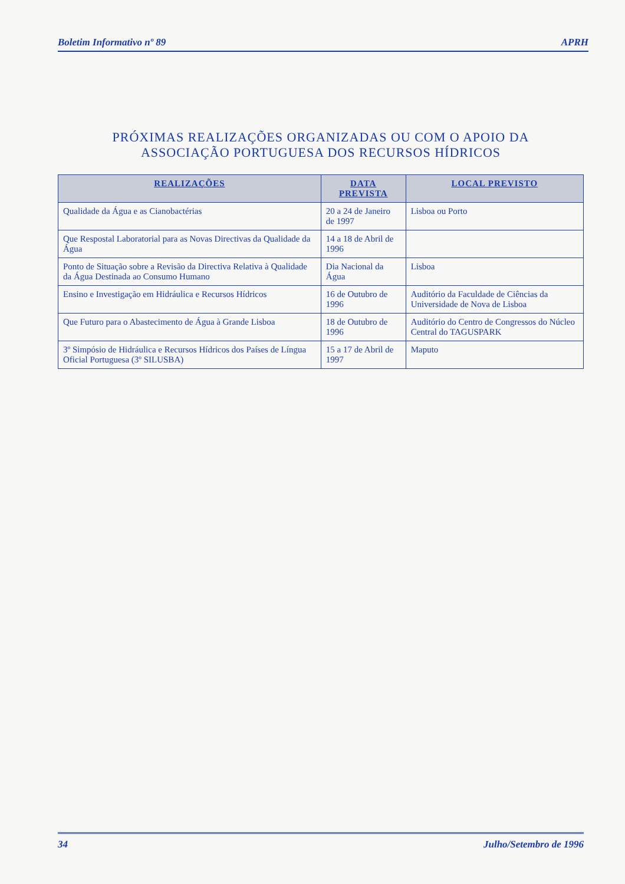Boletim Informativo nº 89 APRH
PRÓXIMAS REALIZAÇÕES ORGANIZADAS OU COM O APOIO DA
ASSOCIAÇÃO PORTUGUESA DOS RECURSOS HÍDRICOS
| REALIZAÇÕES | DATA PREVISTA | LOCAL PREVISTO |
| --- | --- | --- |
| Qualidade da Água e as Cianobactérias | 20 a 24 de Janeiro de 1997 | Lisboa ou Porto |
| Que Respostal Laboratorial para as Novas Directivas da Qualidade da Água | 14 a 18 de Abril de 1996 | |
| Ponto de Situação sobre a Revisão da Directiva Relativa à Qualidade da Água Destinada ao Consumo Humano | Dia Nacional da Água | Lisboa |
| Ensino e Investigação em Hidráulica e Recursos Hídricos | 16 de Outubro de 1996 | Auditório da Faculdade de Ciências da Universidade de Nova de Lisboa |
| Que Futuro para o Abastecimento de Água à Grande Lisboa | 18 de Outubro de 1996 | Auditório do Centro de Congressos do Núcleo Central do TAGUSPARK |
| 3º Simpósio de Hidráulica e Recursos Hídricos dos Países de Língua Oficial Portuguesa (3º SILUSBA) | 15 a 17 de Abril de 1997 | Maputo |
34 Julho/Setembro de 1996